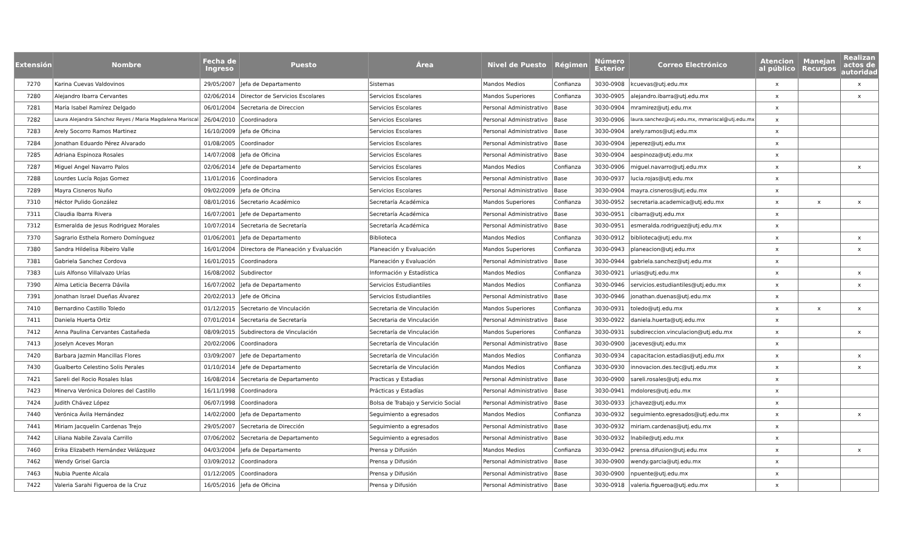| Extensión | Nombre | Fecha de Ingreso | Puesto | Área | Nivel de Puesto | Régimen | Número Exterior | Correo Electrónico | Atencion al público | Manejan Recursos | Realizan actos de autoridad |
| --- | --- | --- | --- | --- | --- | --- | --- | --- | --- | --- | --- |
| 7270 | Karina Cuevas Valdovinos | 29/05/2007 | Jefa de Departamento | Sistemas | Mandos Medios | Confianza | 3030-0908 | kcuevas@utj.edu.mx | x | | x |
| 7280 | Alejandro Ibarra Cervantes | 02/06/2014 | Director de Servicios Escolares | Servicios Escolares | Mandos Superiores | Confianza | 3030-0905 | alejandro.ibarra@utj.edu.mx | x | | x |
| 7281 | María Isabel Ramírez Delgado | 06/01/2004 | Secretaria de Direccion | Servicios Escolares | Personal Administrativo | Base | 3030-0904 | mramirez@utj.edu.mx | x | | |
| 7282 | Laura Alejandra Sánchez Reyes / Maria Magdalena Mariscal | 26/04/2010 | Coordinadora | Servicios Escolares | Personal Administrativo | Base | 3030-0906 | laura.sanchez@utj.edu.mx, mmariscal@utj.edu.mx | x | | |
| 7283 | Arely Socorro Ramos Martinez | 16/10/2009 | Jefa de Oficina | Servicios Escolares | Personal Administrativo | Base | 3030-0904 | arely.ramos@utj.edu.mx | x | | |
| 7284 | Jonathan Eduardo Pérez Alvarado | 01/08/2005 | Coordinador | Servicios Escolares | Personal Administrativo | Base | 3030-0904 | jeperez@utj.edu.mx | x | | |
| 7285 | Adriana Espinoza Rosales | 14/07/2008 | Jefa de Oficina | Servicios Escolares | Personal Administrativo | Base | 3030-0904 | aespinoza@utj.edu.mx | x | | |
| 7287 | Miguel Angel Navarro Palos | 02/06/2014 | Jefe de Departamento | Servicios Escolares | Mandos Medios | Confianza | 3030-0906 | miguel.navarro@utj.edu.mx | x | | x |
| 7288 | Lourdes Lucía Rojas Gomez | 11/01/2016 | Coordinadora | Servicios Escolares | Personal Administrativo | Base | 3030-0937 | lucia.rojas@utj.edu.mx | x | | |
| 7289 | Mayra Cisneros Nuño | 09/02/2009 | Jefa de Oficina | Servicios Escolares | Personal Administrativo | Base | 3030-0904 | mayra.cisneros@utj.edu.mx | x | | |
| 7310 | Héctor Pulido González | 08/01/2016 | Secretario Académico | Secretaría Académica | Mandos Superiores | Confianza | 3030-0952 | secretaria.academica@utj.edu.mx | x | x | x |
| 7311 | Claudia Ibarra Rivera | 16/07/2001 | Jefe de Departamento | Secretaría Académica | Personal Administrativo | Base | 3030-0951 | cibarra@utj.edu.mx | x | | |
| 7312 | Esmeralda de Jesus Rodriguez Morales | 10/07/2014 | Secretaria de Secretaría | Secretaría Académica | Personal Administrativo | Base | 3030-0951 | esmeralda.rodriguez@utj.edu.mx | x | | |
| 7370 | Sagrario Esthela Romero Domínguez | 01/06/2001 | Jefa de Departamento | Biblioteca | Mandos Medios | Confianza | 3030-0912 | biblioteca@utj.edu.mx | x | | x |
| 7380 | Sandra Hildelisa Ribeiro Valle | 16/01/2004 | Directora de Planeación y Evaluación | Planeación y Evaluación | Mandos Superiores | Confianza | 3030-0943 | planeacion@utj.edu.mx | x | | x |
| 7381 | Gabriela Sanchez Cordova | 16/01/2015 | Coordinadora | Planeación y Evaluación | Personal Administrativo | Base | 3030-0944 | gabriela.sanchez@utj.edu.mx | x | | |
| 7383 | Luis Alfonso Villalvazo Urías | 16/08/2002 | Subdirector | Información y Estadística | Mandos Medios | Confianza | 3030-0921 | urias@utj.edu.mx | x | | x |
| 7390 | Alma Leticia Becerra Dávila | 16/07/2002 | Jefa de Departamento | Servicios Estudiantiles | Mandos Medios | Confianza | 3030-0946 | servicios.estudiantiles@utj.edu.mx | x | | x |
| 7391 | Jonathan Israel Dueñas Álvarez | 20/02/2013 | Jefe de Oficina | Servicios Estudiantiles | Personal Administrativo | Base | 3030-0946 | jonathan.duenas@utj.edu.mx | x | | |
| 7410 | Bernardino Castillo Toledo | 01/12/2015 | Secretario de Vinculación | Secretaria de Vinculación | Mandos Superiores | Confianza | 3030-0931 | toledo@utj.edu.mx | x | x | x |
| 7411 | Daniela Huerta Ortiz | 07/01/2014 | Secretaria de Secretaría | Secretaria de Vinculación | Personal Administrativo | Base | 3030-0922 | daniela.huerta@utj.edu.mx | x | | |
| 7412 | Anna Paulina Cervantes Castañeda | 08/09/2015 | Subdirectora de Vinculación | Secretaría de Vinculación | Mandos Superiores | Confianza | 3030-0931 | subdireccion.vinculacion@utj.edu.mx | x | | x |
| 7413 | Joselyn Aceves Moran | 20/02/2006 | Coordinadora | Secretaría de Vinculación | Personal Administrativo | Base | 3030-0900 | jaceves@utj.edu.mx | x | | |
| 7420 | Barbara Jazmin Mancillas Flores | 03/09/2007 | Jefe de Departamento | Secretaría de Vinculación | Mandos Medios | Confianza | 3030-0934 | capacitacion.estadias@utj.edu.mx | x | | x |
| 7430 | Gualberto Celestino Solis Perales | 01/10/2014 | Jefe de Departamento | Secretaría de Vinculación | Mandos Medios | Confianza | 3030-0930 | innovacion.des.tec@utj.edu.mx | x | | x |
| 7421 | Sareli del Rocio Rosales Islas | 16/08/2014 | Secretaria de Departamento | Practicas y Estadias | Personal Administrativo | Base | 3030-0900 | sareli.rosales@utj.edu.mx | x | | |
| 7423 | Minerva Verónica Dolores del Castillo | 16/11/1998 | Coordinadora | Prácticas y Estadías | Personal Administrativo | Base | 3030-0941 | mdolores@utj.edu.mx | x | | |
| 7424 | Judith Chávez López | 06/07/1998 | Coordinadora | Bolsa de Trabajo y Servicio Social | Personal Administrativo | Base | 3030-0933 | jchavez@utj.edu.mx | x | | |
| 7440 | Verónica Ávila Hernández | 14/02/2000 | Jefa de Departamento | Seguimiento a egresados | Mandos Medios | Confianza | 3030-0932 | seguimiento.egresados@utj.edu.mx | x | | x |
| 7441 | Miriam Jacquelin Cardenas Trejo | 29/05/2007 | Secretaria de Dirección | Seguimiento a egresados | Personal Administrativo | Base | 3030-0932 | miriam.cardenas@utj.edu.mx | x | | |
| 7442 | Liliana Nabile Zavala Carrillo | 07/06/2002 | Secretaria de Departamento | Seguimiento a egresados | Personal Administrativo | Base | 3030-0932 | lnabile@utj.edu.mx | x | | |
| 7460 | Erika Elizabeth Hernández Velázquez | 04/03/2004 | Jefa de Departamento | Prensa y Difusión | Mandos Medios | Confianza | 3030-0942 | prensa.difusion@utj.edu.mx | x | | x |
| 7462 | Wendy Grisel Garcia | 03/09/2012 | Coordinadora | Prensa y Difusión | Personal Administrativo | Base | 3030-0900 | wendy.garcia@utj.edu.mx | x | | |
| 7463 | Nubia Puente Alcala | 01/12/2005 | Coordinadora | Prensa y Difusión | Personal Administrativo | Base | 3030-0900 | npuente@utj.edu.mx | x | | |
| 7422 | Valeria Sarahi Figueroa de la Cruz | 16/05/2016 | Jefa de Oficina | Prensa y Difusión | Personal Administrativo | Base | 3030-0918 | valeria.figueroa@utj.edu.mx | x | | |